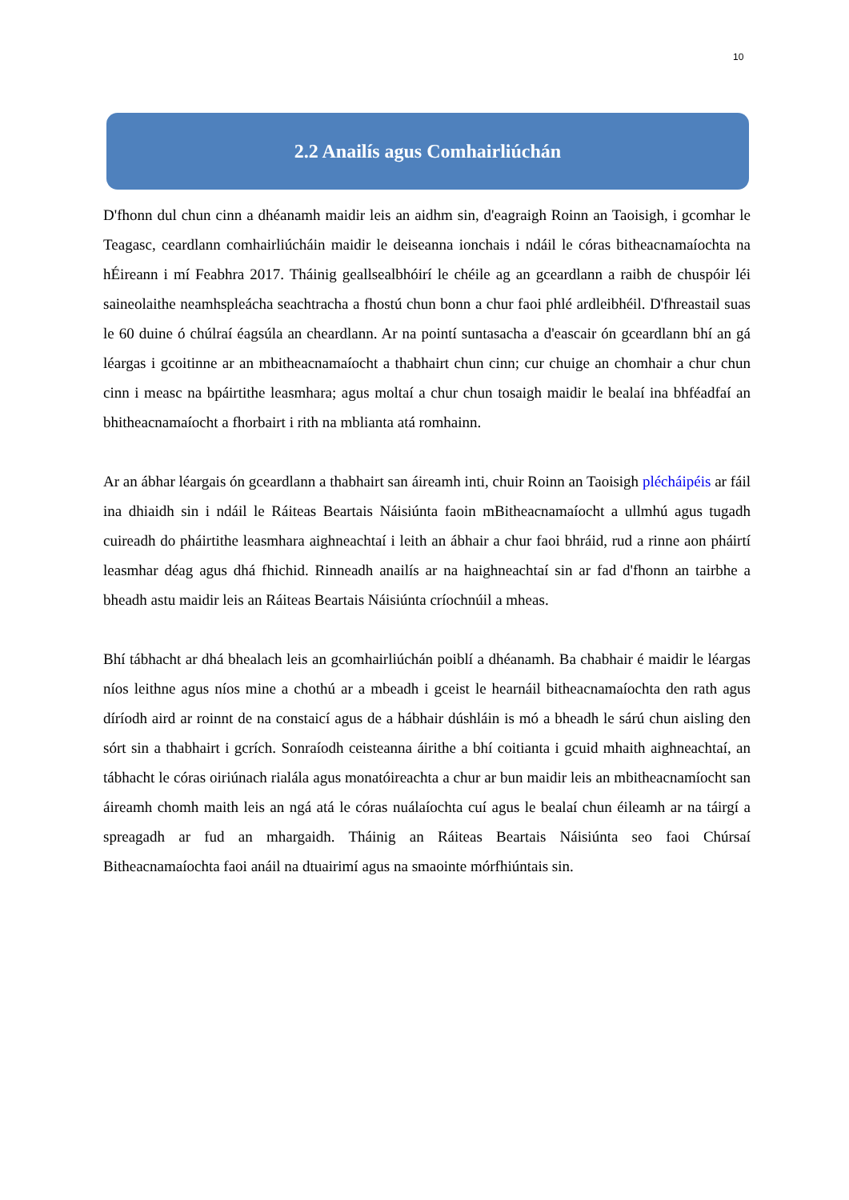10
2.2 Anailís agus Comhairliúchán
D'fhonn dul chun cinn a dhéanamh maidir leis an aidhm sin, d'eagraigh Roinn an Taoisigh, i gcomhar le Teagasc, ceardlann comhairliúcháin maidir le deiseanna ionchais i ndáil le córas bitheacnamaíochta na hÉireann i mí Feabhra 2017. Tháinig geallsealbhóirí le chéile ag an gceardlann a raibh de chuspóir léi saineolaithe neamhspleácha seachtracha a fhostú chun bonn a chur faoi phlé ardleibhéil. D'fhreastail suas le 60 duine ó chúlraí éagsúla an cheardlann. Ar na pointí suntasacha a d'eascair ón gceardlann bhí an gá léargas i gcoitinne ar an mbitheacnamaíocht a thabhairt chun cinn; cur chuige an chomhair a chur chun cinn i measc na bpáirtithe leasmhara; agus moltaí a chur chun tosaigh maidir le bealaí ina bhféadfaí an bhitheacnamaíocht a fhorbairt i rith na mblianta atá romhainn.
Ar an ábhar léargais ón gceardlann a thabhairt san áireamh inti, chuir Roinn an Taoisigh plécháipéis ar fáil ina dhiaidh sin i ndáil le Ráiteas Beartais Náisiúnta faoin mBitheacnamaíocht a ullmhú agus tugadh cuireadh do pháirtithe leasmhara aighneachtaí i leith an ábhair a chur faoi bhráid, rud a rinne aon pháirtí leasmhar déag agus dhá fhichid. Rinneadh anailís ar na haighneachtaí sin ar fad d'fhonn an tairbhe a bheadh astu maidir leis an Ráiteas Beartais Náisiúnta críochnúil a mheas.
Bhí tábhacht ar dhá bhealach leis an gcomhairliúchán poiblí a dhéanamh. Ba chabhair é maidir le léargas níos leithne agus níos mine a chothú ar a mbeadh i gceist le hearnáil bitheacnamaíochta den rath agus díríodh aird ar roinnt de na constaicí agus de a hábhair dúshláin is mó a bheadh le sárú chun aisling den sórt sin a thabhairt i gcrích. Sonraíodh ceisteanna áirithe a bhí coitianta i gcuid mhaith aighneachtaí, an tábhacht le córas oiriúnach rialála agus monatóireachta a chur ar bun maidir leis an mbitheacnamíocht san áireamh chomh maith leis an ngá atá le córas nuálaíochta cuí agus le bealaí chun éileamh ar na táirgí a spreagadh ar fud an mhargaidh. Tháinig an Ráiteas Beartais Náisiúnta seo faoi Chúrsaí Bitheacnamaíochta faoi anáil na dtuairimí agus na smaointe mórfhiúntais sin.